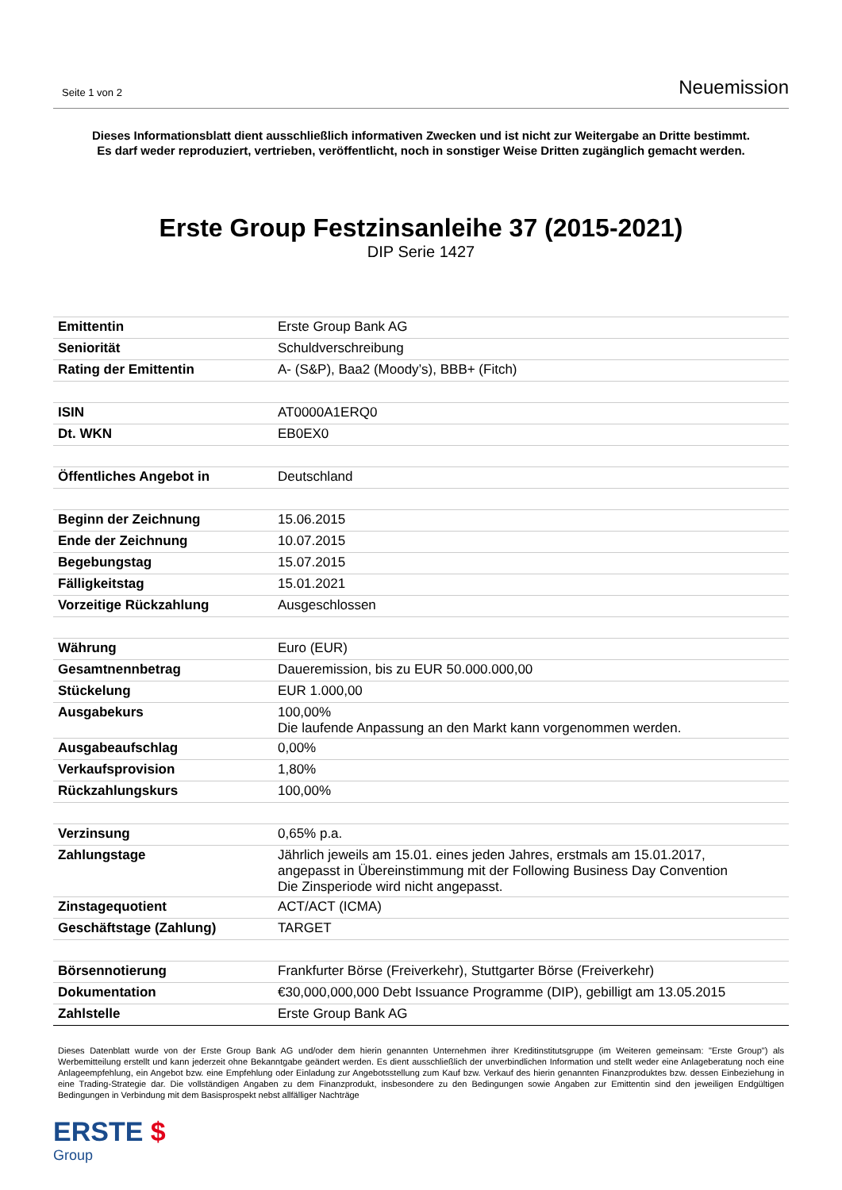Seite 1 von 2
Neuemission
Dieses Informationsblatt dient ausschließlich informativen Zwecken und ist nicht zur Weitergabe an Dritte bestimmt.
Es darf weder reproduziert, vertrieben, veröffentlicht, noch in sonstiger Weise Dritten zugänglich gemacht werden.
Erste Group Festzinsanleihe 37 (2015-2021)
DIP Serie 1427
| Emittentin | Erste Group Bank AG |
| Seniorität | Schuldverschreibung |
| Rating der Emittentin | A- (S&P), Baa2 (Moody’s), BBB+ (Fitch) |
| ISIN | AT0000A1ERQ0 |
| Dt. WKN | EB0EX0 |
| Öffentliches Angebot in | Deutschland |
| Beginn der Zeichnung | 15.06.2015 |
| Ende der Zeichnung | 10.07.2015 |
| Begebungstag | 15.07.2015 |
| Fälligkeitstag | 15.01.2021 |
| Vorzeitige Rückzahlung | Ausgeschlossen |
| Währung | Euro (EUR) |
| Gesamtnennbetrag | Daueremission, bis zu EUR 50.000.000,00 |
| Stückelung | EUR 1.000,00 |
| Ausgabekurs | 100,00% Die laufende Anpassung an den Markt kann vorgenommen werden. |
| Ausgabeaufschlag | 0,00% |
| Verkaufsprovision | 1,80% |
| Rückzahlungskurs | 100,00% |
| Verzinsung | 0,65% p.a. |
| Zahlungstage | Jährlich jeweils am 15.01. eines jeden Jahres, erstmals am 15.01.2017, angepasst in Übereinstimmung mit der Following Business Day Convention Die Zinsperiode wird nicht angepasst. |
| Zinstagequotient | ACT/ACT (ICMA) |
| Geschäftstage (Zahlung) | TARGET |
| Börsennotierung | Frankfurter Börse (Freiverkehr), Stuttgarter Börse (Freiverkehr) |
| Dokumentation | €30,000,000,000 Debt Issuance Programme (DIP), gebilligt am 13.05.2015 |
| Zahlstelle | Erste Group Bank AG |
Dieses Datenblatt wurde von der Erste Group Bank AG und/oder dem hierin genannten Unternehmen ihrer Kreditinstitutsgruppe (im Weiteren gemeinsam: "Erste Group") als Werbemitteilung erstellt und kann jederzeit ohne Bekanntgabe geändert werden. Es dient ausschließlich der unverbindlichen Information und stellt weder eine Anlageberatung noch eine Anlageempfehlung, ein Angebot bzw. eine Empfehlung oder Einladung zur Angebotsstellung zum Kauf bzw. Verkauf des hierin genannten Finanzproduktes bzw. dessen Einbeziehung in eine Trading-Strategie dar. Die vollständigen Angaben zu dem Finanzprodukt, insbesondere zu den Bedingungen sowie Angaben zur Emittentin sind den jeweiligen Endgültigen Bedingungen in Verbindung mit dem Basisprospekt nebst allfälliger Nachträge
ERSTE $
Group